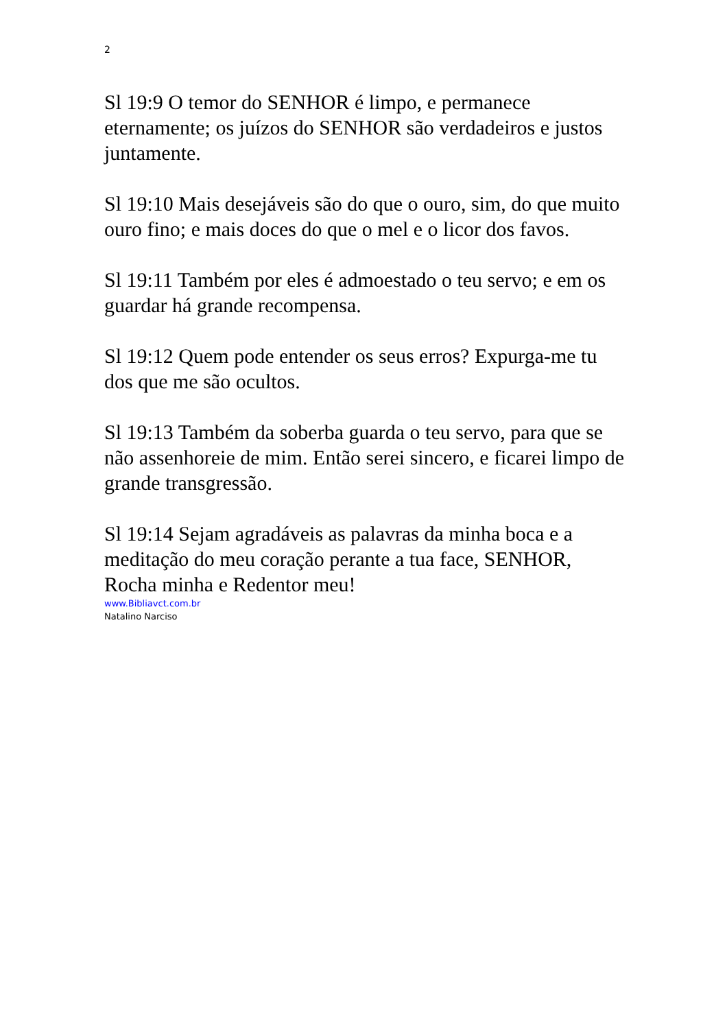2
Sl 19:9 O temor do SENHOR é limpo, e permanece eternamente; os juízos do SENHOR são verdadeiros e justos juntamente.
Sl 19:10 Mais desejáveis são do que o ouro, sim, do que muito ouro fino; e mais doces do que o mel e o licor dos favos.
Sl 19:11 Também por eles é admoestado o teu servo; e em os guardar há grande recompensa.
Sl 19:12 Quem pode entender os seus erros? Expurga-me tu dos que me são ocultos.
Sl 19:13 Também da soberba guarda o teu servo, para que se não assenhoreie de mim. Então serei sincero, e ficarei limpo de grande transgressão.
Sl 19:14 Sejam agradáveis as palavras da minha boca e a meditação do meu coração perante a tua face, SENHOR, Rocha minha e Redentor meu!
www.Bibliavct.com.br
Natalino Narciso